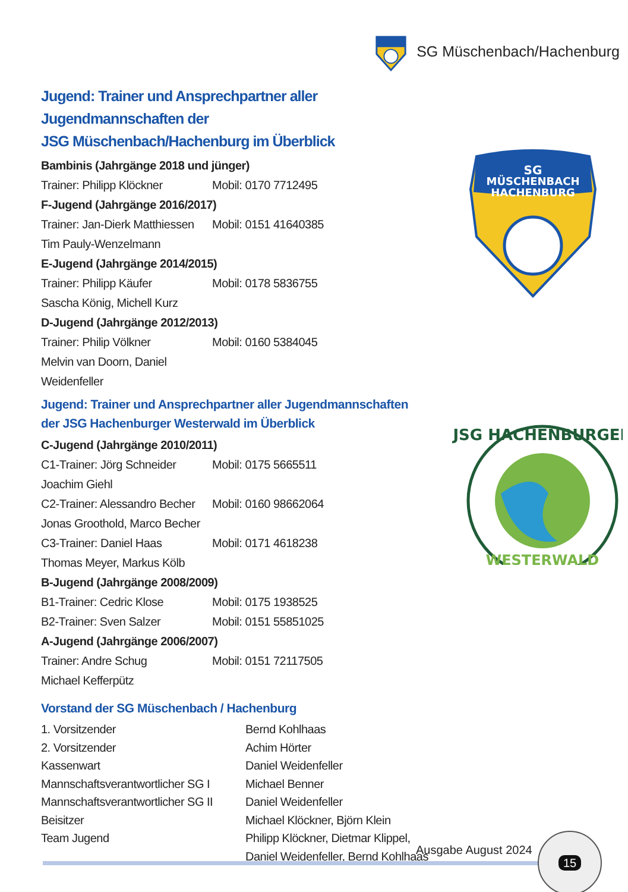SG Müschenbach/Hachenburg
Jugend: Trainer und Ansprechpartner aller Jugendmannschaften der
JSG Müschenbach/Hachenburg im Überblick
Bambinis (Jahrgänge 2018 und jünger)
| Trainer: Philipp Klöckner | Mobil: 0170 7712495 |
F-Jugend (Jahrgänge 2016/2017)
| Trainer: Jan-Dierk Matthiessen | Mobil: 0151 41640385 |
| Tim Pauly-Wenzelmann | |
E-Jugend (Jahrgänge 2014/2015)
| Trainer: Philipp Käufer | Mobil: 0178 5836755 |
| Sascha König, Michell Kurz | |
D-Jugend (Jahrgänge 2012/2013)
| Trainer: Philip Völkner | Mobil: 0160 5384045 |
| Melvin van Doorn, Daniel Weidenfeller | |
Jugend: Trainer und Ansprechpartner aller Jugendmannschaften
der JSG Hachenburger Westerwald im Überblick
C-Jugend (Jahrgänge 2010/2011)
| C1-Trainer: Jörg Schneider | Mobil: 0175 5665511 |
| Joachim Giehl | |
| C2-Trainer: Alessandro Becher | Mobil: 0160 98662064 |
| Jonas Groothold, Marco Becher | |
| C3-Trainer: Daniel Haas | Mobil: 0171 4618238 |
| Thomas Meyer, Markus Kölb | |
B-Jugend (Jahrgänge 2008/2009)
| B1-Trainer: Cedric Klose | Mobil: 0175 1938525 |
| B2-Trainer: Sven Salzer | Mobil: 0151 55851025 |
A-Jugend (Jahrgänge 2006/2007)
| Trainer: Andre Schug | Mobil: 0151 72117505 |
| Michael Kefferpütz | |
Vorstand der SG Müschenbach / Hachenburg
| 1. Vorsitzender | Bernd Kohlhaas |
| 2. Vorsitzender | Achim Hörter |
| Kassenwart | Daniel Weidenfeller |
| Mannschaftsverantwortlicher SG I | Michael Benner |
| Mannschaftsverantwortlicher SG II | Daniel Weidenfeller |
| Beisitzer | Michael Klöckner, Björn Klein |
| Team Jugend | Philipp Klöckner, Dietmar Klippel, Daniel Weidenfeller, Bernd Kohlhaas |
SG
MÜSCHENBACH
HACHENBURG
JSG HACHENBURGER
WESTERWALD
Ausgabe August 2024
15